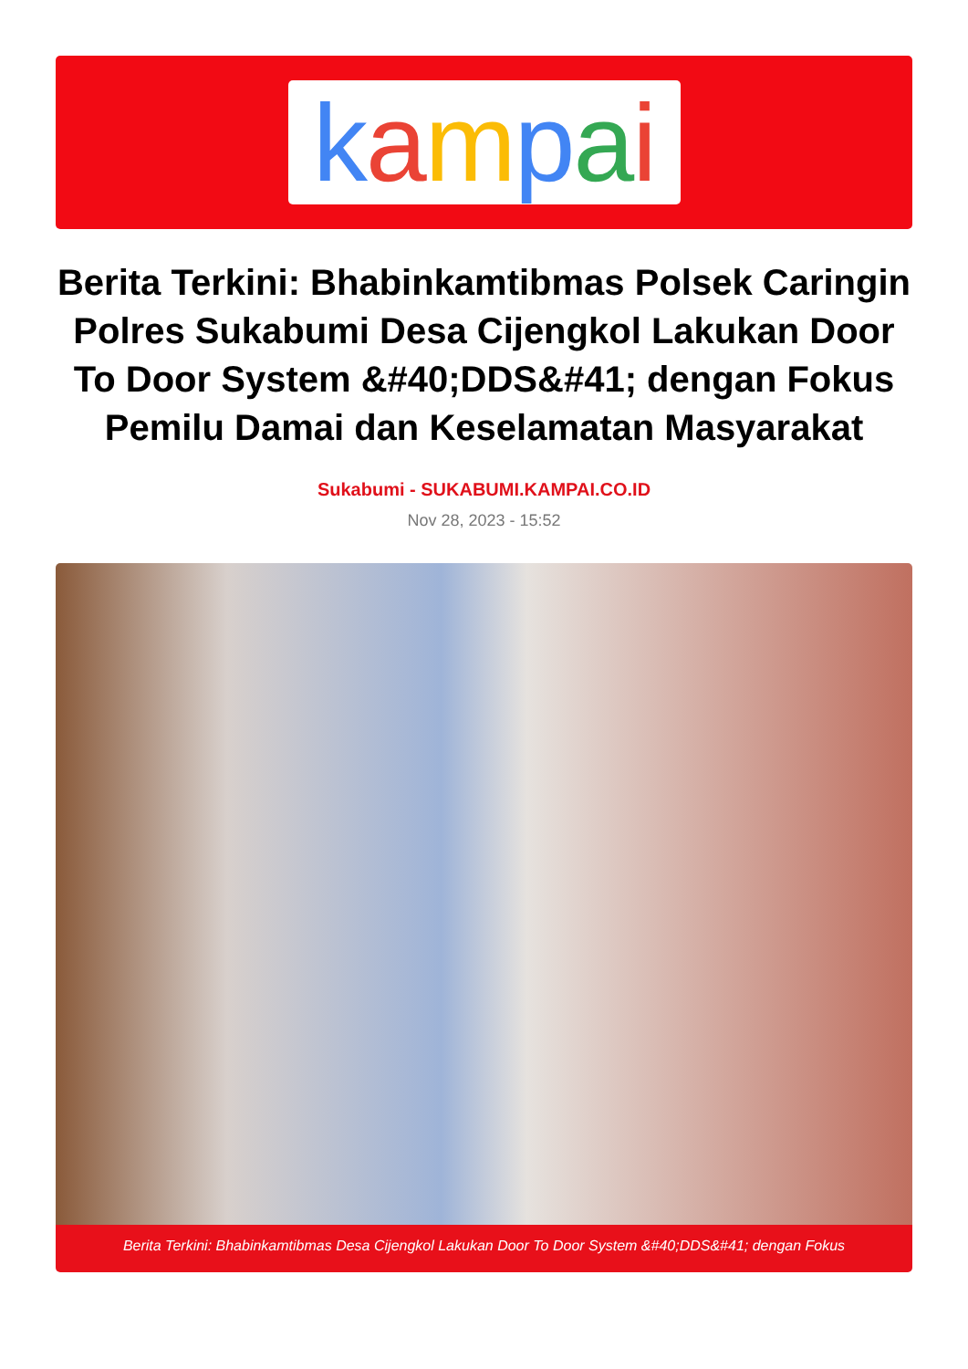kampai
Berita Terkini: Bhabinkamtibmas Polsek Caringin Polres Sukabumi Desa Cijengkol Lakukan Door To Door System &#40;DDS&#41; dengan Fokus Pemilu Damai dan Keselamatan Masyarakat
Sukabumi - SUKABUMI.KAMPAI.CO.ID
Nov 28, 2023 - 15:52
Berita Terkini: Bhabinkamtibmas Desa Cijengkol Lakukan Door To Door System &#40;DDS&#41; dengan Fokus